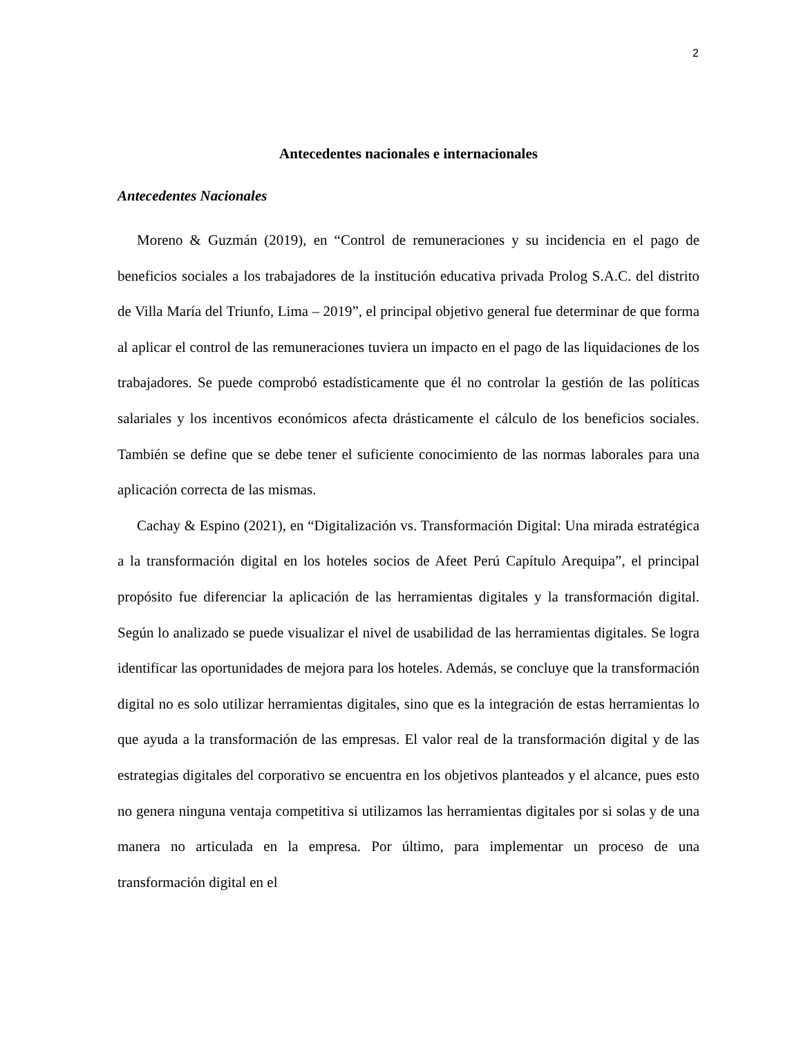2
Antecedentes nacionales e internacionales
Antecedentes Nacionales
Moreno & Guzmán (2019), en “Control de remuneraciones y su incidencia en el pago de beneficios sociales a los trabajadores de la institución educativa privada Prolog S.A.C. del distrito de Villa María del Triunfo, Lima – 2019”, el principal objetivo general fue determinar de que forma al aplicar el control de las remuneraciones tuviera un impacto en el pago de las liquidaciones de los trabajadores. Se puede comprobó estadísticamente que él no controlar la gestión de las políticas salariales y los incentivos económicos afecta drásticamente el cálculo de los beneficios sociales. También se define que se debe tener el suficiente conocimiento de las normas laborales para una aplicación correcta de las mismas.
Cachay & Espino (2021), en “Digitalización vs. Transformación Digital: Una mirada estratégica a la transformación digital en los hoteles socios de Afeet Perú Capítulo Arequipa”, el principal propósito fue diferenciar la aplicación de las herramientas digitales y la transformación digital. Según lo analizado se puede visualizar el nivel de usabilidad de las herramientas digitales. Se logra identificar las oportunidades de mejora para los hoteles. Además, se concluye que la transformación digital no es solo utilizar herramientas digitales, sino que es la integración de estas herramientas lo que ayuda a la transformación de las empresas. El valor real de la transformación digital y de las estrategias digitales del corporativo se encuentra en los objetivos planteados y el alcance, pues esto no genera ninguna ventaja competitiva si utilizamos las herramientas digitales por si solas y de una manera no articulada en la empresa. Por último, para implementar un proceso de una transformación digital en el